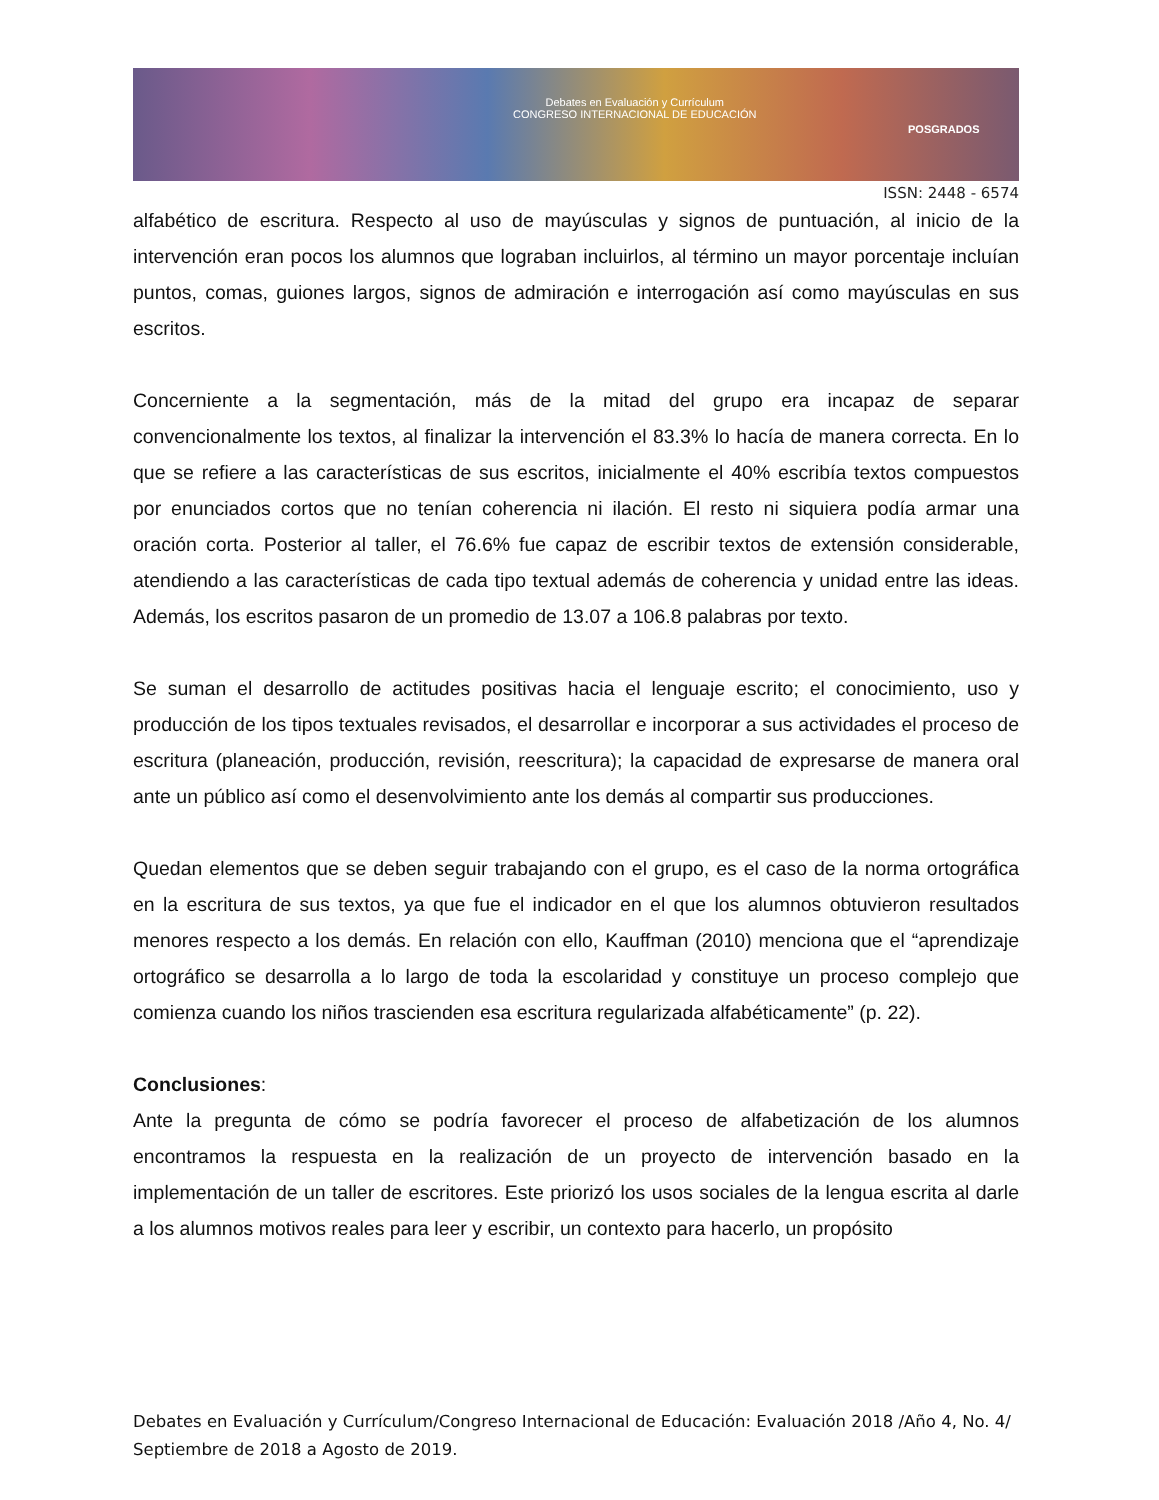Debates en Evaluación y Currículum
CONGRESO INTERNACIONAL DE EDUCACIÓN
POSGRADOS
ISSN: 2448 - 6574
alfabético de escritura. Respecto al uso de mayúsculas y signos de puntuación, al inicio de la intervención eran pocos los alumnos que lograban incluirlos, al término un mayor porcentaje incluían puntos, comas, guiones largos, signos de admiración e interrogación así como mayúsculas en sus escritos.
Concerniente a la segmentación, más de la mitad del grupo era incapaz de separar convencionalmente los textos, al finalizar la intervención el 83.3% lo hacía de manera correcta. En lo que se refiere a las características de sus escritos, inicialmente el 40% escribía textos compuestos por enunciados cortos que no tenían coherencia ni ilación. El resto ni siquiera podía armar una oración corta. Posterior al taller, el 76.6% fue capaz de escribir textos de extensión considerable, atendiendo a las características de cada tipo textual además de coherencia y unidad entre las ideas. Además, los escritos pasaron de un promedio de 13.07 a 106.8 palabras por texto.
Se suman el desarrollo de actitudes positivas hacia el lenguaje escrito; el conocimiento, uso y producción de los tipos textuales revisados, el desarrollar e incorporar a sus actividades el proceso de escritura (planeación, producción, revisión, reescritura); la capacidad de expresarse de manera oral ante un público así como el desenvolvimiento ante los demás al compartir sus producciones.
Quedan elementos que se deben seguir trabajando con el grupo, es el caso de la norma ortográfica en la escritura de sus textos, ya que fue el indicador en el que los alumnos obtuvieron resultados menores respecto a los demás. En relación con ello, Kauffman (2010) menciona que el “aprendizaje ortográfico se desarrolla a lo largo de toda la escolaridad y constituye un proceso complejo que comienza cuando los niños trascienden esa escritura regularizada alfabéticamente” (p. 22).
Conclusiones:
Ante la pregunta de cómo se podría favorecer el proceso de alfabetización de los alumnos encontramos la respuesta en la realización de un proyecto de intervención basado en la implementación de un taller de escritores. Este priorizó los usos sociales de la lengua escrita al darle a los alumnos motivos reales para leer y escribir, un contexto para hacerlo, un propósito
Debates en Evaluación y Currículum/Congreso Internacional de Educación: Evaluación 2018 /Año 4, No. 4/ Septiembre de 2018 a Agosto de 2019.